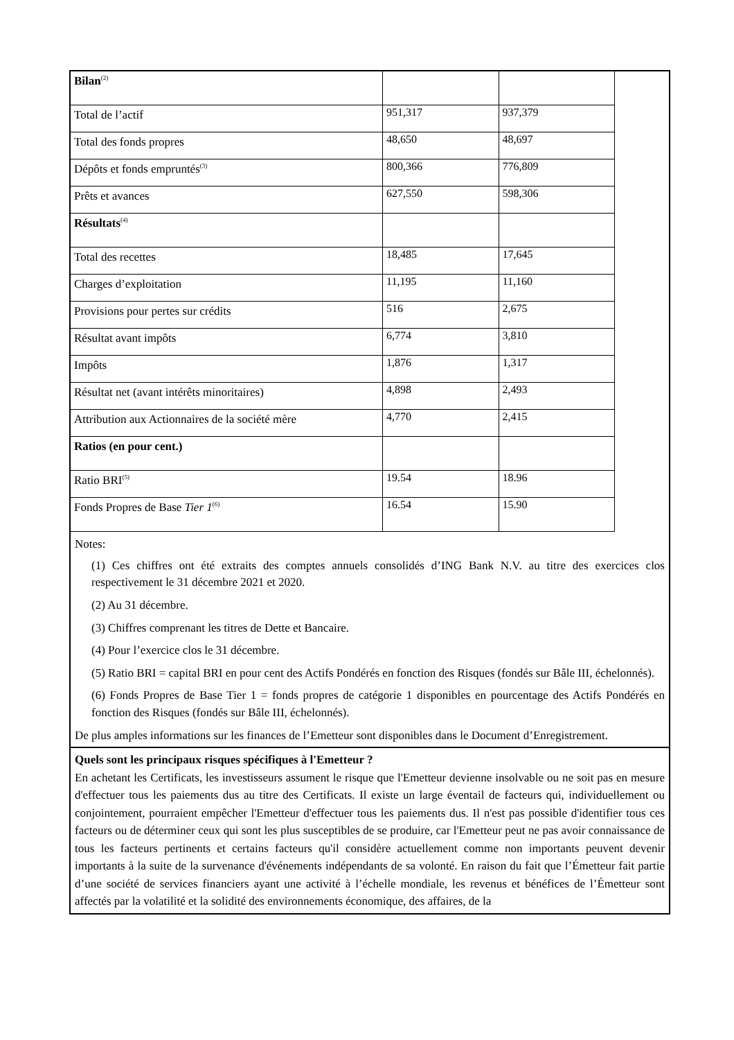| Bilan<sup>(2)</sup> | | |
| Total de l’actif | 951,317 | 937,379 |
| Total des fonds propres | 48,650 | 48,697 |
| Dépôts et fonds empruntés<sup>(3)</sup> | 800,366 | 776,809 |
| Prêts et avances | 627,550 | 598,306 |
| Résultats<sup>(4)</sup> | | |
| Total des recettes | 18,485 | 17,645 |
| Charges d’exploitation | 11,195 | 11,160 |
| Provisions pour pertes sur crédits | 516 | 2,675 |
| Résultat avant impôts | 6,774 | 3,810 |
| Impôts | 1,876 | 1,317 |
| Résultat net (avant intérêts minoritaires) | 4,898 | 2,493 |
| Attribution aux Actionnaires de la société mère | 4,770 | 2,415 |
| Ratios (en pour cent.) | | |
| Ratio BRI<sup>(5)</sup> | 19.54 | 18.96 |
| Fonds Propres de Base Tier 1<sup>(6)</sup> | 16.54 | 15.90 |
Notes:
(1) Ces chiffres ont été extraits des comptes annuels consolidés d’ING Bank N.V. au titre des exercices clos respectivement le 31 décembre 2021 et 2020.
(2) Au 31 décembre.
(3) Chiffres comprenant les titres de Dette et Bancaire.
(4) Pour l’exercice clos le 31 décembre.
(5) Ratio BRI = capital BRI en pour cent des Actifs Pondérés en fonction des Risques (fondés sur Bâle III, échelonnés).
(6) Fonds Propres de Base Tier 1 = fonds propres de catégorie 1 disponibles en pourcentage des Actifs Pondérés en fonction des Risques (fondés sur Bâle III, échelonnés).
De plus amples informations sur les finances de l’Emetteur sont disponibles dans le Document d’Enregistrement.
Quels sont les principaux risques spécifiques à l'Emetteur ?
En achetant les Certificats, les investisseurs assument le risque que l'Emetteur devienne insolvable ou ne soit pas en mesure d'effectuer tous les paiements dus au titre des Certificats. Il existe un large éventail de facteurs qui, individuellement ou conjointement, pourraient empêcher l'Emetteur d'effectuer tous les paiements dus. Il n'est pas possible d'identifier tous ces facteurs ou de déterminer ceux qui sont les plus susceptibles de se produire, car l'Emetteur peut ne pas avoir connaissance de tous les facteurs pertinents et certains facteurs qu'il considère actuellement comme non importants peuvent devenir importants à la suite de la survenance d'événements indépendants de sa volonté. En raison du fait que l’Émetteur fait partie d’une société de services financiers ayant une activité à l’échelle mondiale, les revenus et bénéfices de l’Émetteur sont affectés par la volatilité et la solidité des environnements économique, des affaires, de la